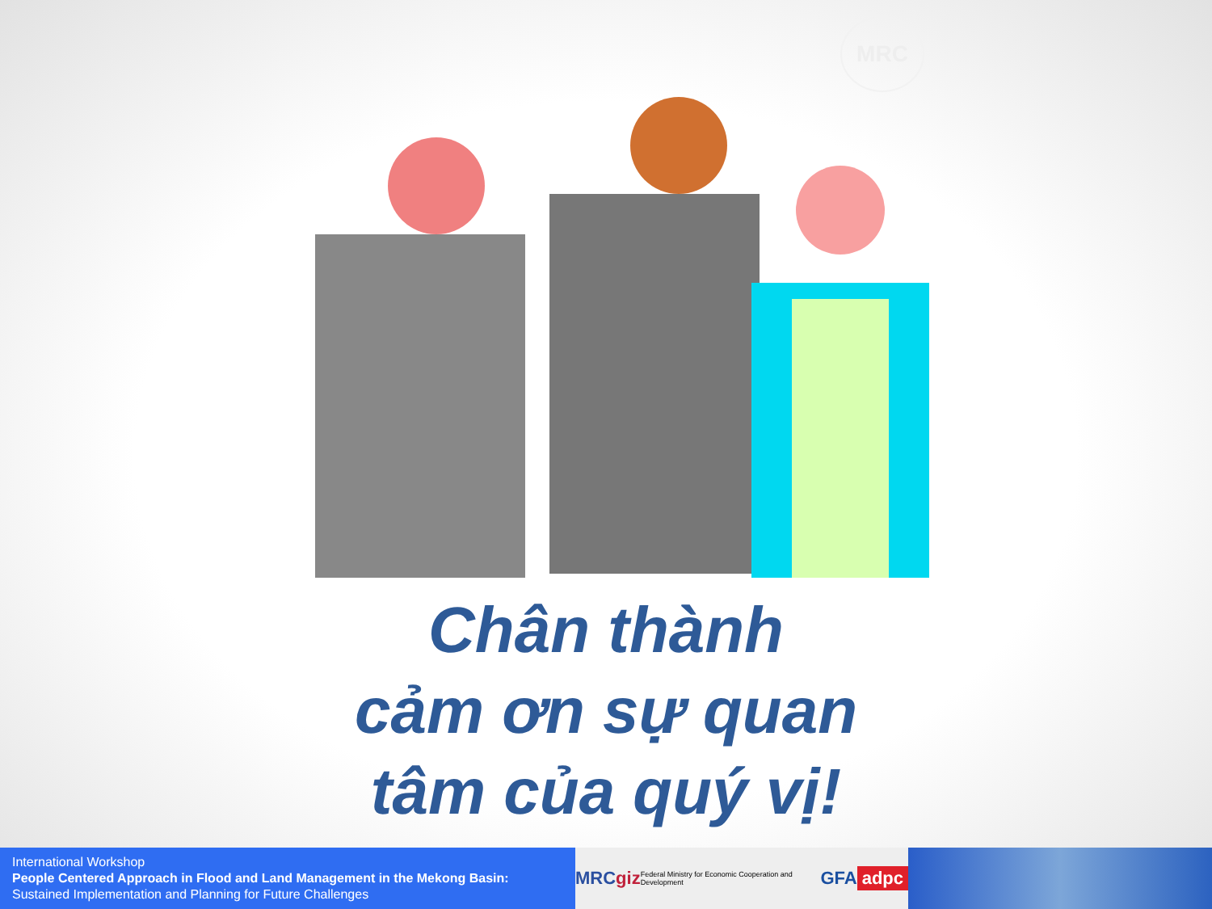MRC
Chân thành
cảm ơn sự quan
tâm của quý vị!
International Workshop
People Centered Approach in Flood and Land Management in the Mekong Basin:
Sustained Implementation and Planning for Future Challenges
MRC giz Federal Ministry for Economic Cooperation and Development GFA adpc